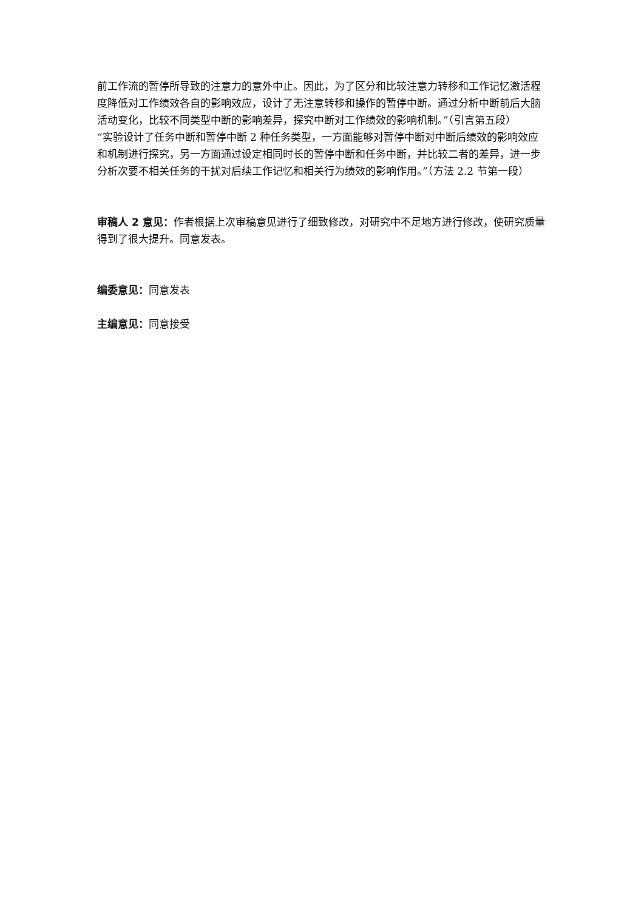前工作流的暂停所导致的注意力的意外中止。因此，为了区分和比较注意力转移和工作记忆激活程度降低对工作绩效各自的影响效应，设计了无注意转移和操作的暂停中断。通过分析中断前后大脑活动变化，比较不同类型中断的影响差异，探究中断对工作绩效的影响机制。”（引言第五段）
“实验设计了任务中断和暂停中断 2 种任务类型，一方面能够对暂停中断对中断后绩效的影响效应和机制进行探究，另一方面通过设定相同时长的暂停中断和任务中断，并比较二者的差异，进一步分析次要不相关任务的干扰对后续工作记忆和相关行为绩效的影响作用。”（方法 2.2 节第一段）
审稿人 2 意见：作者根据上次审稿意见进行了细致修改，对研究中不足地方进行修改，使研究质量得到了很大提升。同意发表。
编委意见：同意发表
主编意见：同意接受